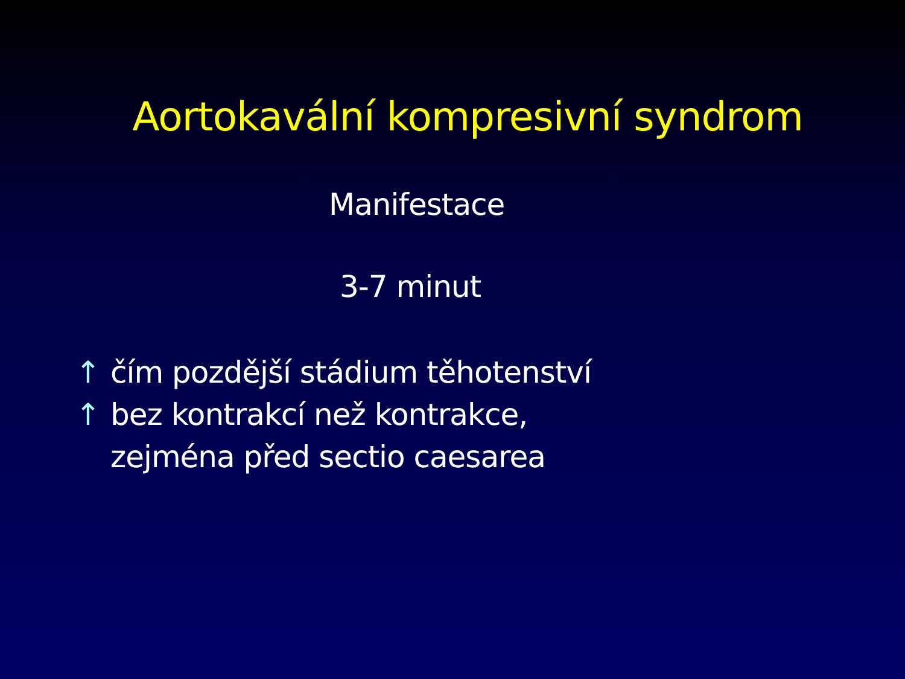Aortokavální kompresivní syndrom
Manifestace
3-7 minut
↑ čím pozdější stádium těhotenství
↑ bez kontrakcí než kontrakce,
zejména před sectio caesarea